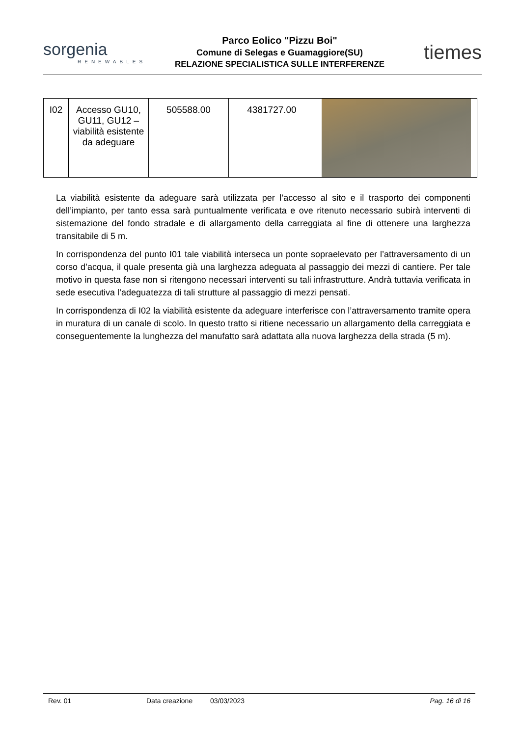sorgenia
RENEWABLES
Parco Eolico "Pizzu Boi"
Comune di Selegas e Guamaggiore(SU)
RELAZIONE SPECIALISTICA SULLE INTERFERENZE
tiemes
| I02 | Accesso GU10, GU11, GU12 – viabilità esistente da adeguare | 505588.00 | 4381727.00 | |
La viabilità esistente da adeguare sarà utilizzata per l’accesso al sito e il trasporto dei componenti dell’impianto, per tanto essa sarà puntualmente verificata e ove ritenuto necessario subirà interventi di sistemazione del fondo stradale e di allargamento della carreggiata al fine di ottenere una larghezza transitabile di 5 m.
In corrispondenza del punto I01 tale viabilità interseca un ponte sopraelevato per l’attraversamento di un corso d’acqua, il quale presenta già una larghezza adeguata al passaggio dei mezzi di cantiere. Per tale motivo in questa fase non si ritengono necessari interventi su tali infrastrutture. Andrà tuttavia verificata in sede esecutiva l’adeguatezza di tali strutture al passaggio di mezzi pensati.
In corrispondenza di I02 la viabilità esistente da adeguare interferisce con l’attraversamento tramite opera in muratura di un canale di scolo. In questo tratto si ritiene necessario un allargamento della carreggiata e conseguentemente la lunghezza del manufatto sarà adattata alla nuova larghezza della strada (5 m).
Rev. 01 Data creazione 03/03/2023 Pag. 16 di 16